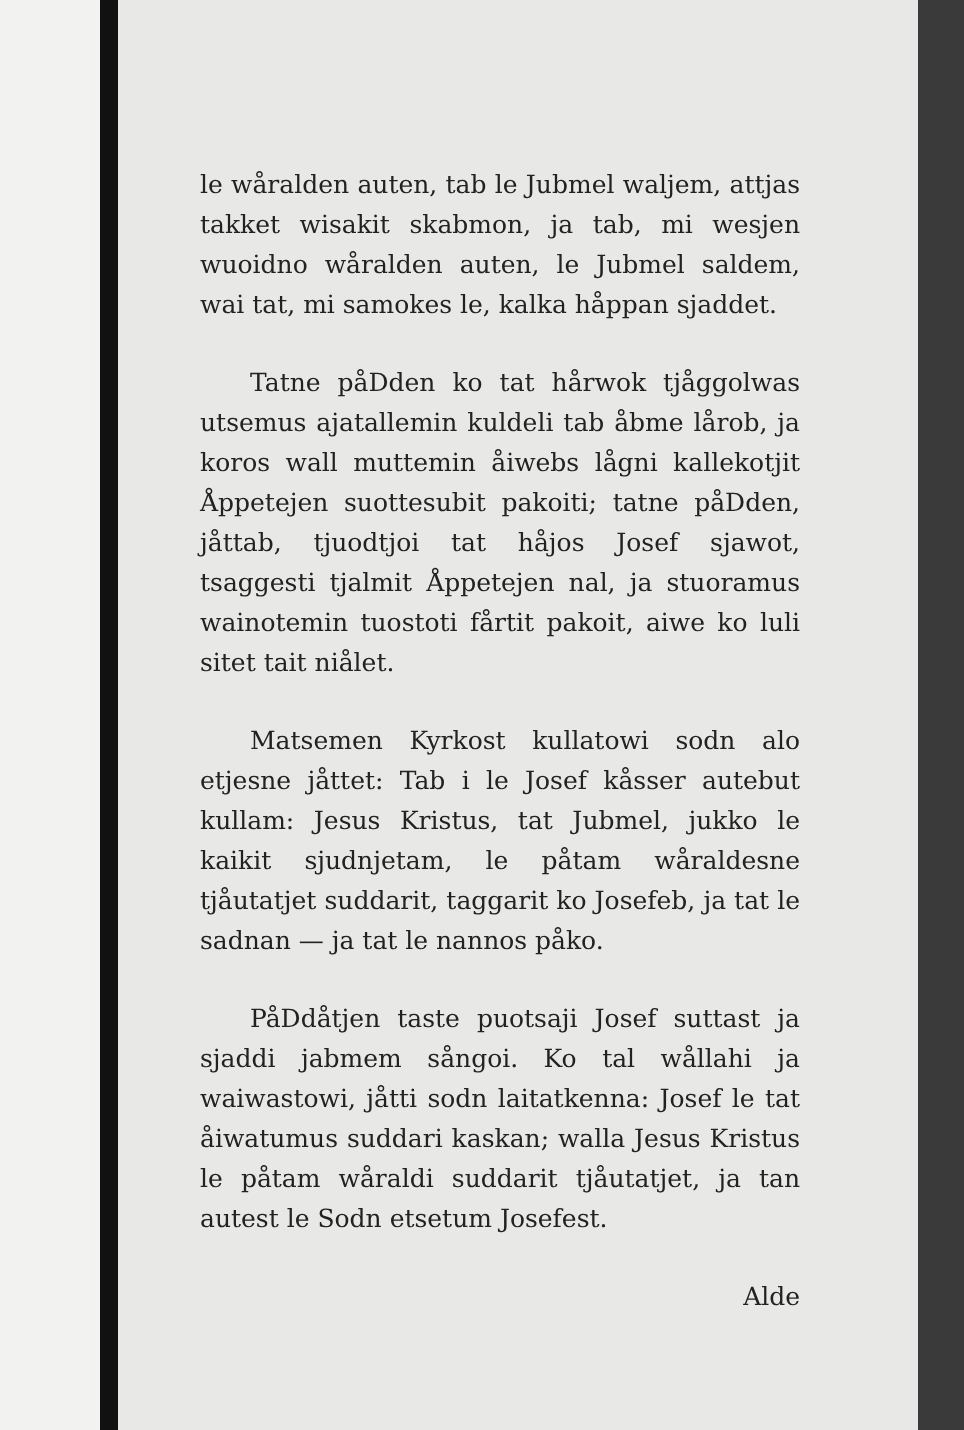le wåralden auten, tab le Jubmel waljem, attjas takket wisakit skabmon, ja tab, mi wesjen wuoidno wåralden auten, le Jubmel saldem, wai tat, mi samokes le, kalka håppan sjaddet.
Tatne påDden ko tat hårwok tjåggolwas utsemus ajatallemin kuldeli tab åbme lårob, ja koros wall muttemin åiwebs lågni kallekotjit Åppetejen suottesubit pakoiti; tatne påDden, jåttab, tjuodtjoi tat håjos Josef sjawot, tsaggesti tjalmit Åppetejen nal, ja stuoramus wainotemin tuostoti fårtit pakoit, aiwe ko luli sitet tait niålet.
Matsemen Kyrkost kullatowi sodn alo etjesne jåttet: Tab i le Josef kåsser autebut kullam: Jesus Kristus, tat Jubmel, jukko le kaikit sjudnjetam, le påtam wåraldesne tjåutatjet suddarit, taggarit ko Josefeb, ja tat le sadnan — ja tat le nannos påko.
PåDdåtjen taste puotsaji Josef suttast ja sjaddi jabmem sångoi. Ko tal wållahi ja waiwastowi, jåtti sodn laitatkenna: Josef le tat åiwatumus suddari kaskan; walla Jesus Kristus le påtam wåraldi suddarit tjåutatjet, ja tan autest le Sodn etsetum Josefest.
Alde